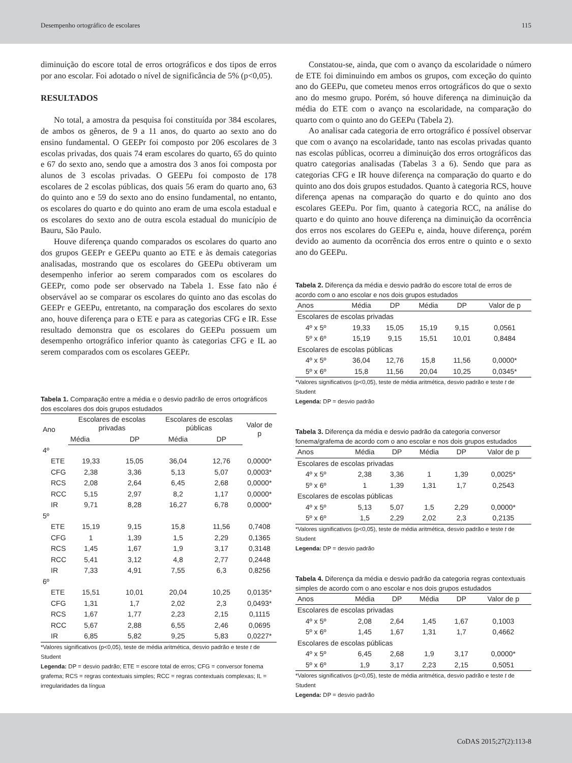Desempenho ortográfico de escolares 115
diminuição do escore total de erros ortográficos e dos tipos de erros por ano escolar. Foi adotado o nível de significância de 5% (p<0,05).
RESULTADOS
No total, a amostra da pesquisa foi constituída por 384 escolares, de ambos os gêneros, de 9 a 11 anos, do quarto ao sexto ano do ensino fundamental. O GEEPr foi composto por 206 escolares de 3 escolas privadas, dos quais 74 eram escolares do quarto, 65 do quinto e 67 do sexto ano, sendo que a amostra dos 3 anos foi composta por alunos de 3 escolas privadas. O GEEPu foi composto de 178 escolares de 2 escolas públicas, dos quais 56 eram do quarto ano, 63 do quinto ano e 59 do sexto ano do ensino fundamental, no entanto, os escolares do quarto e do quinto ano eram de uma escola estadual e os escolares do sexto ano de outra escola estadual do município de Bauru, São Paulo.
Houve diferença quando comparados os escolares do quarto ano dos grupos GEEPr e GEEPu quanto ao ETE e às demais categorias analisadas, mostrando que os escolares do GEEPu obtiveram um desempenho inferior ao serem comparados com os escolares do GEEPr, como pode ser observado na Tabela 1. Esse fato não é observável ao se comparar os escolares do quinto ano das escolas do GEEPr e GEEPu, entretanto, na comparação dos escolares do sexto ano, houve diferença para o ETE e para as categorias CFG e IR. Esse resultado demonstra que os escolares do GEEPu possuem um desempenho ortográfico inferior quanto às categorias CFG e IL ao serem comparados com os escolares GEEPr.
Tabela 1. Comparação entre a média e o desvio padrão de erros ortográficos dos escolares dos dois grupos estudados
| Ano | Escolares de escolas privadas | | Escolares de escolas públicas | | Valor de p |
| --- | --- | --- | --- | --- | --- |
| | Média | DP | Média | DP | |
| 4º | | | | | |
| ETE | 19,33 | 15,05 | 36,04 | 12,76 | 0,0000* |
| CFG | 2,38 | 3,36 | 5,13 | 5,07 | 0,0003* |
| RCS | 2,08 | 2,64 | 6,45 | 2,68 | 0,0000* |
| RCC | 5,15 | 2,97 | 8,2 | 1,17 | 0,0000* |
| IR | 9,71 | 8,28 | 16,27 | 6,78 | 0,0000* |
| 5º | | | | | |
| ETE | 15,19 | 9,15 | 15,8 | 11,56 | 0,7408 |
| CFG | 1 | 1,39 | 1,5 | 2,29 | 0,1365 |
| RCS | 1,45 | 1,67 | 1,9 | 3,17 | 0,3148 |
| RCC | 5,41 | 3,12 | 4,8 | 2,77 | 0,2448 |
| IR | 7,33 | 4,91 | 7,55 | 6,3 | 0,8256 |
| 6º | | | | | |
| ETE | 15,51 | 10,01 | 20,04 | 10,25 | 0,0135* |
| CFG | 1,31 | 1,7 | 2,02 | 2,3 | 0,0493* |
| RCS | 1,67 | 1,77 | 2,23 | 2,15 | 0,1115 |
| RCC | 5,67 | 2,88 | 6,55 | 2,46 | 0,0695 |
| IR | 6,85 | 5,82 | 9,25 | 5,83 | 0,0227* |
*Valores significativos (p<0,05), teste de média aritmética, desvio padrão e teste t de Student
Legenda: DP = desvio padrão; ETE = escore total de erros; CFG = conversor fonema grafema; RCS = regras contextuais simples; RCC = regras contextuais complexas; IL = irregularidades da língua
Constatou-se, ainda, que com o avanço da escolaridade o número de ETE foi diminuindo em ambos os grupos, com exceção do quinto ano do GEEPu, que cometeu menos erros ortográficos do que o sexto ano do mesmo grupo. Porém, só houve diferença na diminuição da média do ETE com o avanço na escolaridade, na comparação do quarto com o quinto ano do GEEPu (Tabela 2).
Ao analisar cada categoria de erro ortográfico é possível observar que com o avanço na escolaridade, tanto nas escolas privadas quanto nas escolas públicas, ocorreu a diminuição dos erros ortográficos das quatro categorias analisadas (Tabelas 3 a 6). Sendo que para as categorias CFG e IR houve diferença na comparação do quarto e do quinto ano dos dois grupos estudados. Quanto à categoria RCS, houve diferença apenas na comparação do quarto e do quinto ano dos escolares GEEPu. Por fim, quanto à categoria RCC, na análise do quarto e do quinto ano houve diferença na diminuição da ocorrência dos erros nos escolares do GEEPu e, ainda, houve diferença, porém devido ao aumento da ocorrência dos erros entre o quinto e o sexto ano do GEEPu.
Tabela 2. Diferença da média e desvio padrão do escore total de erros de acordo com o ano escolar e nos dois grupos estudados
| Anos | Média | DP | Média | DP | Valor de p |
| --- | --- | --- | --- | --- | --- |
| Escolares de escolas privadas | | | | | |
| 4º x 5º | 19,33 | 15,05 | 15,19 | 9,15 | 0,0561 |
| 5º x 6º | 15,19 | 9,15 | 15,51 | 10,01 | 0,8484 |
| Escolares de escolas públicas | | | | | |
| 4º x 5º | 36,04 | 12,76 | 15,8 | 11,56 | 0,0000* |
| 5º x 6º | 15,8 | 11,56 | 20,04 | 10,25 | 0,0345* |
*Valores significativos (p<0,05), teste de média aritmética, desvio padrão e teste t de Student
Legenda: DP = desvio padrão
Tabela 3. Diferença da média e desvio padrão da categoria conversor fonema/grafema de acordo com o ano escolar e nos dois grupos estudados
| Anos | Média | DP | Média | DP | Valor de p |
| --- | --- | --- | --- | --- | --- |
| Escolares de escolas privadas | | | | | |
| 4º x 5º | 2,38 | 3,36 | 1 | 1,39 | 0,0025* |
| 5º x 6º | 1 | 1,39 | 1,31 | 1,7 | 0,2543 |
| Escolares de escolas públicas | | | | | |
| 4º x 5º | 5,13 | 5,07 | 1,5 | 2,29 | 0,0000* |
| 5º x 6º | 1,5 | 2,29 | 2,02 | 2,3 | 0,2135 |
*Valores significativos (p<0,05), teste de média aritmética, desvio padrão e teste t de Student
Legenda: DP = desvio padrão
Tabela 4. Diferença da média e desvio padrão da categoria regras contextuais simples de acordo com o ano escolar e nos dois grupos estudados
| Anos | Média | DP | Média | DP | Valor de p |
| --- | --- | --- | --- | --- | --- |
| Escolares de escolas privadas | | | | | |
| 4º x 5º | 2,08 | 2,64 | 1,45 | 1,67 | 0,1003 |
| 5º x 6º | 1,45 | 1,67 | 1,31 | 1,7 | 0,4662 |
| Escolares de escolas públicas | | | | | |
| 4º x 5º | 6,45 | 2,68 | 1,9 | 3,17 | 0,0000* |
| 5º x 6º | 1,9 | 3,17 | 2,23 | 2,15 | 0,5051 |
*Valores significativos (p<0,05), teste de média aritmética, desvio padrão e teste t de Student
Legenda: DP = desvio padrão
CoDAS 2015;27(2):113-8